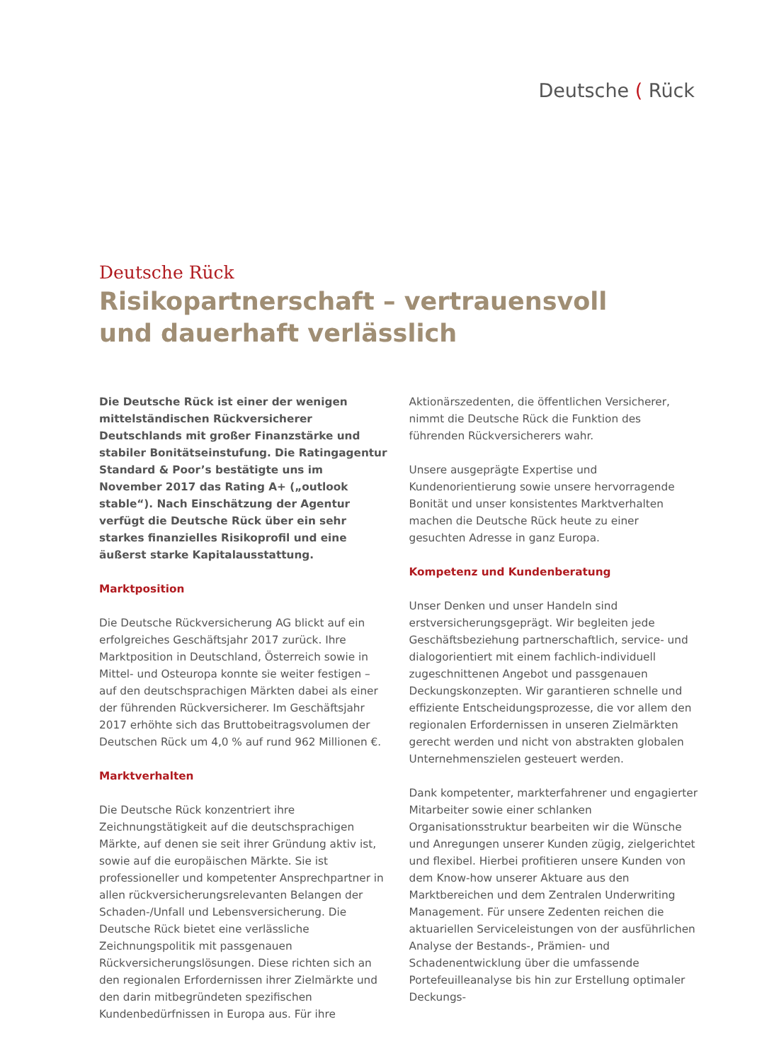Deutsche ( Rück
Deutsche Rück
Risikopartnerschaft – vertrauensvoll
und dauerhaft verlässlich
Die Deutsche Rück ist einer der wenigen mittelständischen Rückversicherer Deutschlands mit großer Finanzstärke und stabiler Bonitätseinstufung. Die Ratingagentur Standard & Poor’s bestätigte uns im November 2017 das Rating A+ („outlook stable“). Nach Einschätzung der Agentur verfügt die Deutsche Rück über ein sehr starkes finanzielles Risikoprofil und eine äußerst starke Kapitalausstattung.
Marktposition
Die Deutsche Rückversicherung AG blickt auf ein erfolgreiches Geschäftsjahr 2017 zurück. Ihre Marktposition in Deutschland, Österreich sowie in Mittel- und Osteuropa konnte sie weiter festigen – auf den deutschsprachigen Märkten dabei als einer der führenden Rückversicherer. Im Geschäftsjahr 2017 erhöhte sich das Bruttobeitragsvolumen der Deutschen Rück um 4,0 % auf rund 962 Millionen €.
Marktverhalten
Die Deutsche Rück konzentriert ihre Zeichnungstätigkeit auf die deutschsprachigen Märkte, auf denen sie seit ihrer Gründung aktiv ist, sowie auf die europäischen Märkte. Sie ist professioneller und kompetenter Ansprechpartner in allen rückversicherungsrelevanten Belangen der Schaden-/Unfall und Lebensversicherung. Die Deutsche Rück bietet eine verlässliche Zeichnungspolitik mit passgenauen Rückversicherungslösungen. Diese richten sich an den regionalen Erfordernissen ihrer Zielmärkte und den darin mitbegründeten spezifischen Kundenbedürfnissen in Europa aus. Für ihre Aktionärszedenten, die öffentlichen Versicherer, nimmt die Deutsche Rück die Funktion des führenden Rückversicherers wahr.
Unsere ausgeprägte Expertise und Kundenorientierung sowie unsere hervorragende Bonität und unser konsistentes Marktverhalten machen die Deutsche Rück heute zu einer gesuchten Adresse in ganz Europa.
Kompetenz und Kundenberatung
Unser Denken und unser Handeln sind erstversicherungsgeprägt. Wir begleiten jede Geschäftsbeziehung partnerschaftlich, service- und dialogorientiert mit einem fachlich-individuell zugeschnittenen Angebot und passgenauen Deckungskonzepten. Wir garantieren schnelle und effiziente Entscheidungsprozesse, die vor allem den regionalen Erfordernissen in unseren Zielmärkten gerecht werden und nicht von abstrakten globalen Unternehmenszielen gesteuert werden.
Dank kompetenter, markterfahrener und engagierter Mitarbeiter sowie einer schlanken Organisationsstruktur bearbeiten wir die Wünsche und Anregungen unserer Kunden zügig, zielgerichtet und flexibel. Hierbei profitieren unsere Kunden von dem Know-how unserer Aktuare aus den Marktbereichen und dem Zentralen Underwriting Management. Für unsere Zedenten reichen die aktuariellen Serviceleistungen von der ausführlichen Analyse der Bestands-, Prämien- und Schadenentwicklung über die umfassende Portefeuilleanalyse bis hin zur Erstellung optimaler Deckungs-